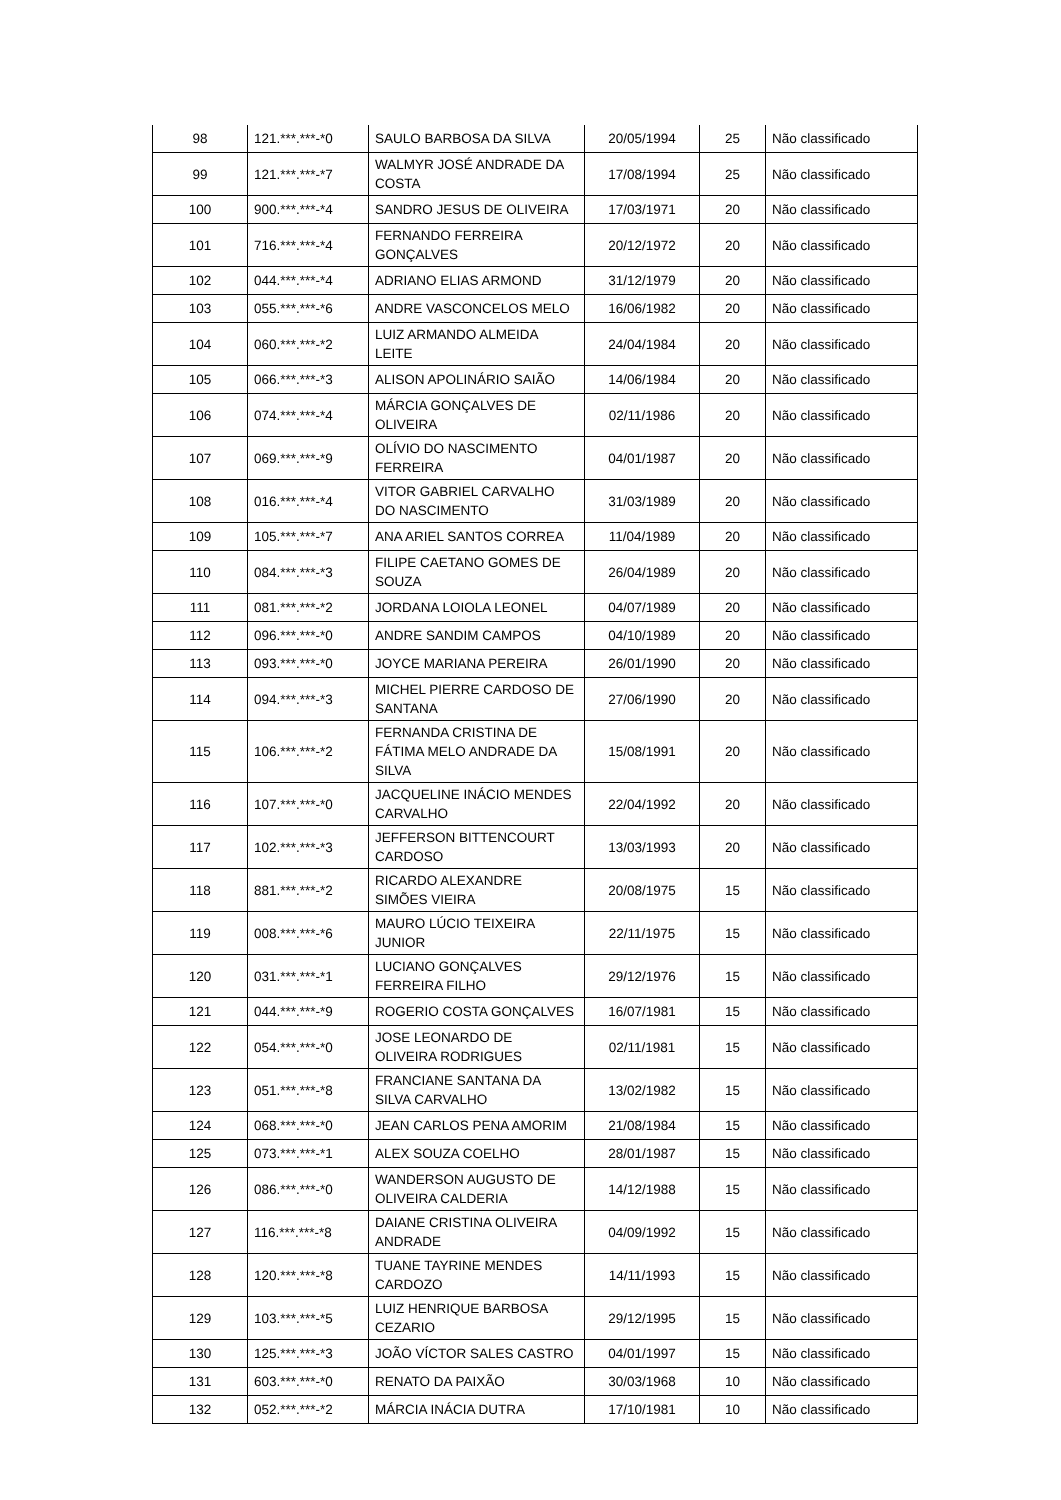| 98 | 121.***.***-*0 | SAULO BARBOSA DA SILVA | 20/05/1994 | 25 | Não classificado |
| 99 | 121.***.***-*7 | WALMYR JOSÉ ANDRADE DA COSTA | 17/08/1994 | 25 | Não classificado |
| 100 | 900.***.***-*4 | SANDRO JESUS DE OLIVEIRA | 17/03/1971 | 20 | Não classificado |
| 101 | 716.***.***-*4 | FERNANDO FERREIRA GONÇALVES | 20/12/1972 | 20 | Não classificado |
| 102 | 044.***.***-*4 | ADRIANO ELIAS ARMOND | 31/12/1979 | 20 | Não classificado |
| 103 | 055.***.***-*6 | ANDRE VASCONCELOS MELO | 16/06/1982 | 20 | Não classificado |
| 104 | 060.***.***-*2 | LUIZ ARMANDO ALMEIDA LEITE | 24/04/1984 | 20 | Não classificado |
| 105 | 066.***.***-*3 | ALISON APOLINÁRIO SAIÃO | 14/06/1984 | 20 | Não classificado |
| 106 | 074.***.***-*4 | MÁRCIA GONÇALVES DE OLIVEIRA | 02/11/1986 | 20 | Não classificado |
| 107 | 069.***.***-*9 | OLÍVIO DO NASCIMENTO FERREIRA | 04/01/1987 | 20 | Não classificado |
| 108 | 016.***.***-*4 | VITOR GABRIEL CARVALHO DO NASCIMENTO | 31/03/1989 | 20 | Não classificado |
| 109 | 105.***.***-*7 | ANA ARIEL SANTOS CORREA | 11/04/1989 | 20 | Não classificado |
| 110 | 084.***.***-*3 | FILIPE CAETANO GOMES DE SOUZA | 26/04/1989 | 20 | Não classificado |
| 111 | 081.***.***-*2 | JORDANA LOIOLA LEONEL | 04/07/1989 | 20 | Não classificado |
| 112 | 096.***.***-*0 | ANDRE SANDIM CAMPOS | 04/10/1989 | 20 | Não classificado |
| 113 | 093.***.***-*0 | JOYCE MARIANA PEREIRA | 26/01/1990 | 20 | Não classificado |
| 114 | 094.***.***-*3 | MICHEL PIERRE CARDOSO DE SANTANA | 27/06/1990 | 20 | Não classificado |
| 115 | 106.***.***-*2 | FERNANDA CRISTINA DE FÁTIMA MELO ANDRADE DA SILVA | 15/08/1991 | 20 | Não classificado |
| 116 | 107.***.***-*0 | JACQUELINE INÁCIO MENDES CARVALHO | 22/04/1992 | 20 | Não classificado |
| 117 | 102.***.***-*3 | JEFFERSON BITTENCOURT CARDOSO | 13/03/1993 | 20 | Não classificado |
| 118 | 881.***.***-*2 | RICARDO ALEXANDRE SIMÕES VIEIRA | 20/08/1975 | 15 | Não classificado |
| 119 | 008.***.***-*6 | MAURO LÚCIO TEIXEIRA JUNIOR | 22/11/1975 | 15 | Não classificado |
| 120 | 031.***.***-*1 | LUCIANO GONÇALVES FERREIRA FILHO | 29/12/1976 | 15 | Não classificado |
| 121 | 044.***.***-*9 | ROGERIO COSTA GONÇALVES | 16/07/1981 | 15 | Não classificado |
| 122 | 054.***.***-*0 | JOSE LEONARDO DE OLIVEIRA RODRIGUES | 02/11/1981 | 15 | Não classificado |
| 123 | 051.***.***-*8 | FRANCIANE SANTANA DA SILVA CARVALHO | 13/02/1982 | 15 | Não classificado |
| 124 | 068.***.***-*0 | JEAN CARLOS PENA AMORIM | 21/08/1984 | 15 | Não classificado |
| 125 | 073.***.***-*1 | ALEX SOUZA COELHO | 28/01/1987 | 15 | Não classificado |
| 126 | 086.***.***-*0 | WANDERSON AUGUSTO DE OLIVEIRA CALDERIA | 14/12/1988 | 15 | Não classificado |
| 127 | 116.***.***-*8 | DAIANE CRISTINA OLIVEIRA ANDRADE | 04/09/1992 | 15 | Não classificado |
| 128 | 120.***.***-*8 | TUANE TAYRINE MENDES CARDOZO | 14/11/1993 | 15 | Não classificado |
| 129 | 103.***.***-*5 | LUIZ HENRIQUE BARBOSA CEZARIO | 29/12/1995 | 15 | Não classificado |
| 130 | 125.***.***-*3 | JOÃO VÍCTOR SALES CASTRO | 04/01/1997 | 15 | Não classificado |
| 131 | 603.***.***-*0 | RENATO DA PAIXÃO | 30/03/1968 | 10 | Não classificado |
| 132 | 052.***.***-*2 | MÁRCIA INÁCIA DUTRA | 17/10/1981 | 10 | Não classificado |